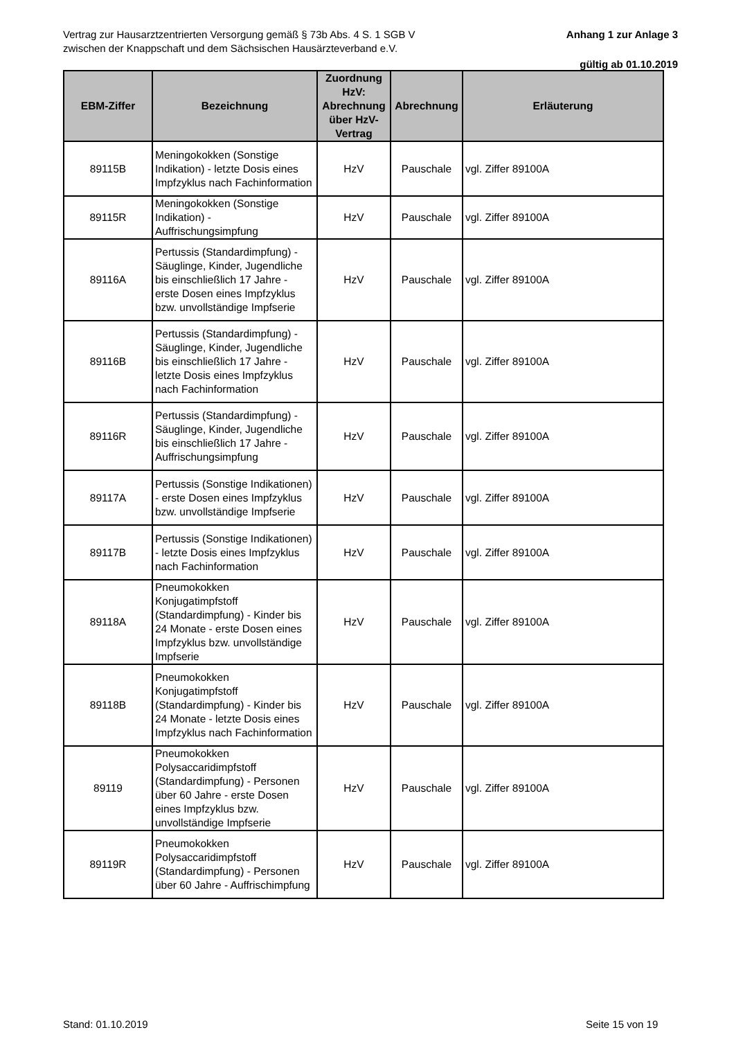Anhang 1 zur Anlage 3 Vertrag zur Hausarztzentrierten Versorgung gemäß § 73b Abs. 4 S. 1 SGB V
zwischen der Knappschaft und dem Sächsischen Hausärzteverband e.V.
gültig ab 01.10.2019
| EBM-Ziffer | Bezeichnung | Zuordnung HzV: Abrechnung über HzV-Vertrag | Abrechnung | Erläuterung |
| --- | --- | --- | --- | --- |
| 89115B | Meningokokken (Sonstige Indikation) - letzte Dosis eines Impfzyklus nach Fachinformation | HzV | Pauschale | vgl. Ziffer 89100A |
| 89115R | Meningokokken (Sonstige Indikation) - Auffrischungsimpfung | HzV | Pauschale | vgl. Ziffer 89100A |
| 89116A | Pertussis (Standardimpfung) - Säuglinge, Kinder, Jugendliche bis einschließlich 17 Jahre - erste Dosen eines Impfzyklus bzw. unvollständige Impfserie | HzV | Pauschale | vgl. Ziffer 89100A |
| 89116B | Pertussis (Standardimpfung) - Säuglinge, Kinder, Jugendliche bis einschließlich 17 Jahre - letzte Dosis eines Impfzyklus nach Fachinformation | HzV | Pauschale | vgl. Ziffer 89100A |
| 89116R | Pertussis (Standardimpfung) - Säuglinge, Kinder, Jugendliche bis einschließlich 17 Jahre - Auffrischungsimpfung | HzV | Pauschale | vgl. Ziffer 89100A |
| 89117A | Pertussis (Sonstige Indikationen) - erste Dosen eines Impfzyklus bzw. unvollständige Impfserie | HzV | Pauschale | vgl. Ziffer 89100A |
| 89117B | Pertussis (Sonstige Indikationen) - letzte Dosis eines Impfzyklus nach Fachinformation | HzV | Pauschale | vgl. Ziffer 89100A |
| 89118A | Pneumokokken Konjugatimpfstoff (Standardimpfung) - Kinder bis 24 Monate - erste Dosen eines Impfzyklus bzw. unvollständige Impfserie | HzV | Pauschale | vgl. Ziffer 89100A |
| 89118B | Pneumokokken Konjugatimpfstoff (Standardimpfung) - Kinder bis 24 Monate - letzte Dosis eines Impfzyklus nach Fachinformation | HzV | Pauschale | vgl. Ziffer 89100A |
| 89119 | Pneumokokken Polysaccaridimpfstoff (Standardimpfung) - Personen über 60 Jahre - erste Dosen eines Impfzyklus bzw. unvollständige Impfserie | HzV | Pauschale | vgl. Ziffer 89100A |
| 89119R | Pneumokokken Polysaccaridimpfstoff (Standardimpfung) - Personen über 60 Jahre - Auffrischimpfung | HzV | Pauschale | vgl. Ziffer 89100A |
Stand: 01.10.2019 Seite 15 von 19